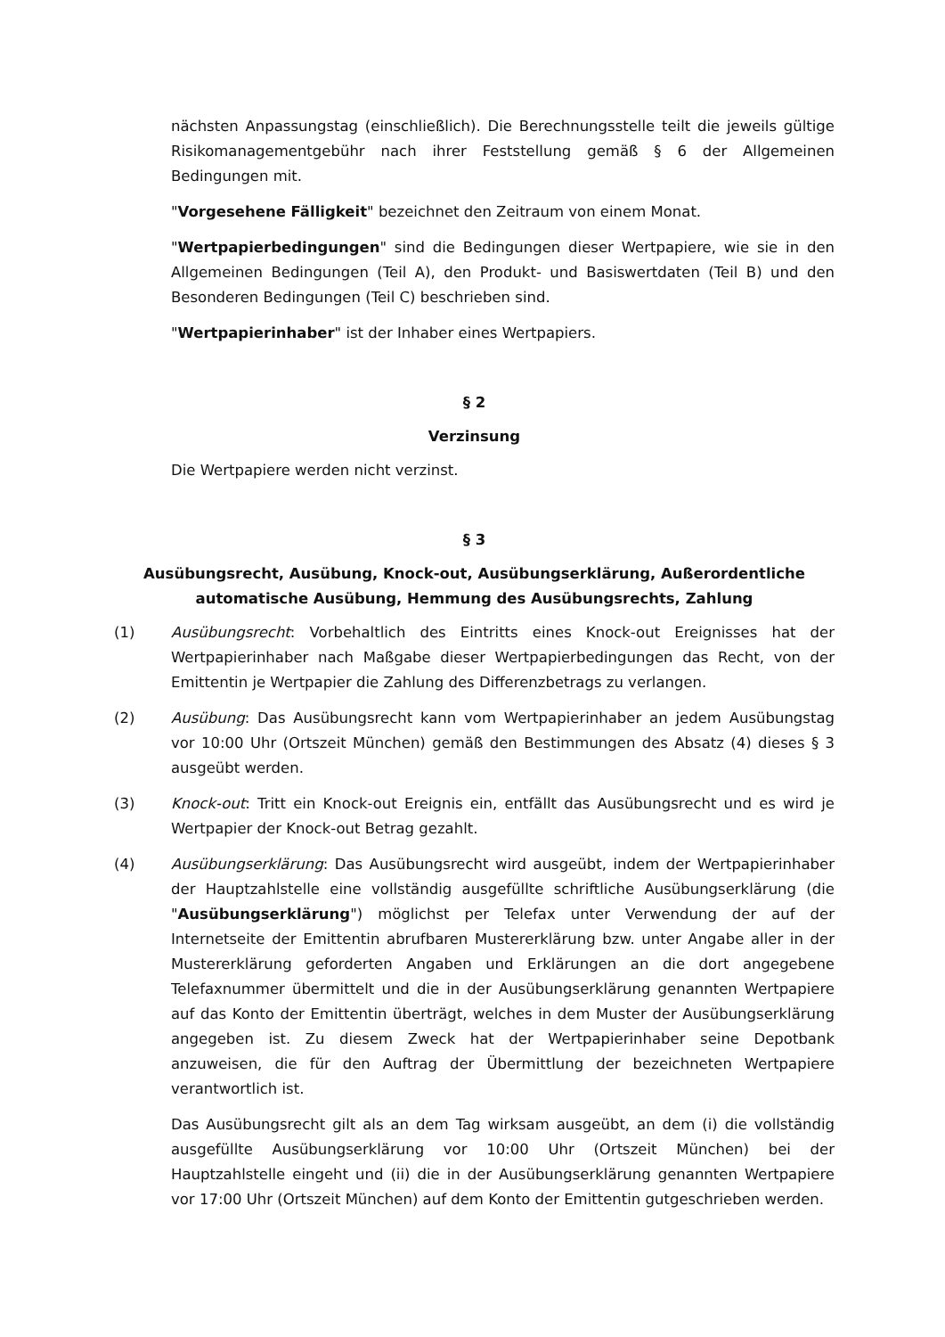nächsten Anpassungstag (einschließlich). Die Berechnungsstelle teilt die jeweils gültige Risikomanagementgebühr nach ihrer Feststellung gemäß § 6 der Allgemeinen Bedingungen mit.
"Vorgesehene Fälligkeit" bezeichnet den Zeitraum von einem Monat.
"Wertpapierbedingungen" sind die Bedingungen dieser Wertpapiere, wie sie in den Allgemeinen Bedingungen (Teil A), den Produkt- und Basiswertdaten (Teil B) und den Besonderen Bedingungen (Teil C) beschrieben sind.
"Wertpapierinhaber" ist der Inhaber eines Wertpapiers.
§ 2
Verzinsung
Die Wertpapiere werden nicht verzinst.
§ 3
Ausübungsrecht, Ausübung, Knock-out, Ausübungserklärung, Außerordentliche automatische Ausübung, Hemmung des Ausübungsrechts, Zahlung
(1) Ausübungsrecht: Vorbehaltlich des Eintritts eines Knock-out Ereignisses hat der Wertpapierinhaber nach Maßgabe dieser Wertpapierbedingungen das Recht, von der Emittentin je Wertpapier die Zahlung des Differenzbetrags zu verlangen.
(2) Ausübung: Das Ausübungsrecht kann vom Wertpapierinhaber an jedem Ausübungstag vor 10:00 Uhr (Ortszeit München) gemäß den Bestimmungen des Absatz (4) dieses § 3 ausgeübt werden.
(3) Knock-out: Tritt ein Knock-out Ereignis ein, entfällt das Ausübungsrecht und es wird je Wertpapier der Knock-out Betrag gezahlt.
(4) Ausübungserklärung: Das Ausübungsrecht wird ausgeübt, indem der Wertpapierinhaber der Hauptzahlstelle eine vollständig ausgefüllte schriftliche Ausübungserklärung (die "Ausübungserklärung") möglichst per Telefax unter Verwendung der auf der Internetseite der Emittentin abrufbaren Mustererklärung bzw. unter Angabe aller in der Mustererklärung geforderten Angaben und Erklärungen an die dort angegebene Telefaxnummer übermittelt und die in der Ausübungserklärung genannten Wertpapiere auf das Konto der Emittentin überträgt, welches in dem Muster der Ausübungserklärung angegeben ist. Zu diesem Zweck hat der Wertpapierinhaber seine Depotbank anzuweisen, die für den Auftrag der Übermittlung der bezeichneten Wertpapiere verantwortlich ist.
Das Ausübungsrecht gilt als an dem Tag wirksam ausgeübt, an dem (i) die vollständig ausgefüllte Ausübungserklärung vor 10:00 Uhr (Ortszeit München) bei der Hauptzahlstelle eingeht und (ii) die in der Ausübungserklärung genannten Wertpapiere vor 17:00 Uhr (Ortszeit München) auf dem Konto der Emittentin gutgeschrieben werden.